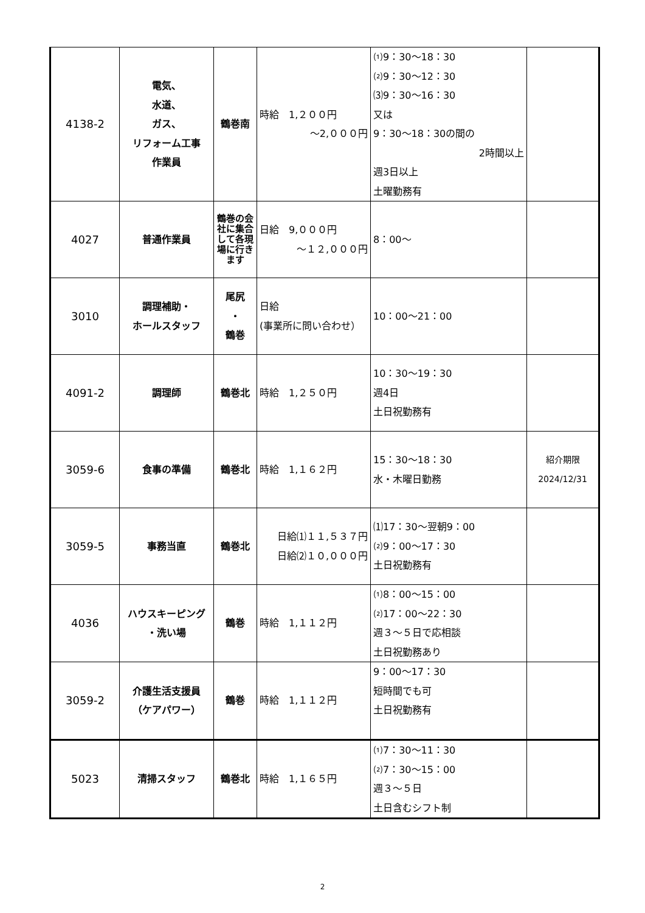| 4138-2 | 電気、 水道、 ガス、 リフォーム工事 作業員 | 鶴巻南 | 時給 1,２００円 ～2,０００円 | ⑴9：30～18：30 ⑵9：30～12：30 ⑶9：30～16：30 又は 9：30～18：30の間の 2時間以上 週3日以上 土曜勤務有 | |
| 4027 | 普通作業員 | 鶴巻の会社に集合して各現場に行きます | 日給 9,０００円 ～１２,０００円 | 8：00～ | |
| 3010 | 調理補助・ ホールスタッフ | 尾尻 ・ 鶴巻 | 日給 (事業所に問い合わせ） | 10：00～21：00 | |
| 4091-2 | 調理師 | 鶴巻北 | 時給 1,２５０円 | 10：30～19：30 週4日 土日祝勤務有 | |
| 3059-6 | 食事の準備 | 鶴巻北 | 時給 1,１６２円 | 15：30～18：30 水・木曜日勤務 | 紹介期限 2024/12/31 |
| 3059-5 | 事務当直 | 鶴巻北 | 日給⑴１１,５３７円 日給⑵１０,０００円 | ⑴17：30～翌朝9：00 ⑵9：00～17：30 土日祝勤務有 | |
| 4036 | ハウスキーピング ・洗い場 | 鶴巻 | 時給 1,１１２円 | ⑴8：00～15：00 ⑵17：00～22：30 週３～５日で応相談 土日祝勤務あり | |
| 3059-2 | 介護生活支援員 （ケアパワー） | 鶴巻 | 時給 1,１１２円 | 9：00～17：30 短時間でも可 土日祝勤務有 | |
| 5023 | 清掃スタッフ | 鶴巻北 | 時給 1,１６５円 | ⑴7：30～11：30 ⑵7：30～15：00 週３～５日 土日含むシフト制 | |
2